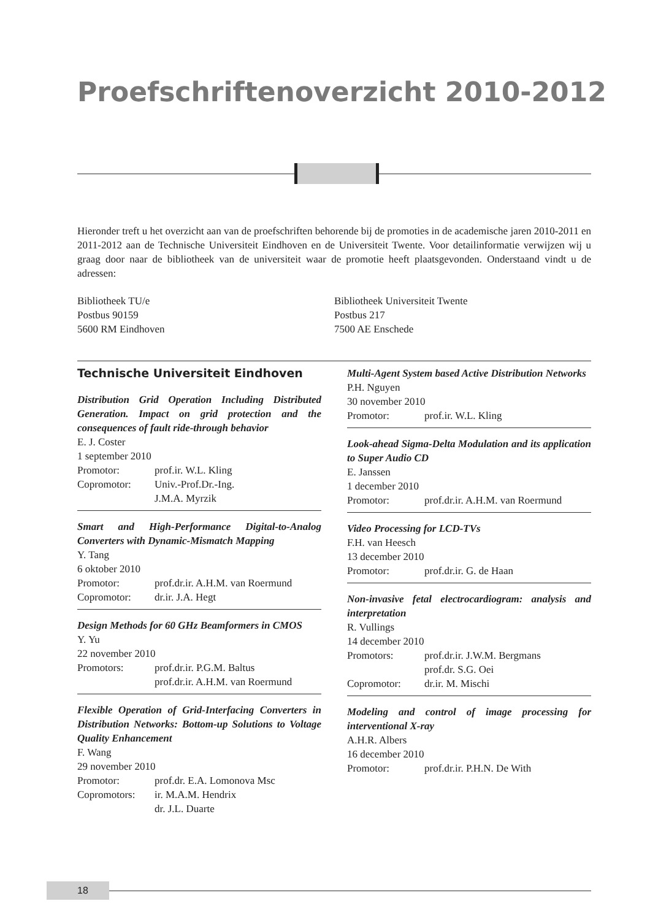Proefschriftenoverzicht 2010-2012
Hieronder treft u het overzicht aan van de proefschriften behorende bij de promoties in de academische jaren 2010-2011 en 2011-2012 aan de Technische Universiteit Eindhoven en de Universiteit Twente. Voor detailinformatie verwijzen wij u graag door naar de bibliotheek van de universiteit waar de promotie heeft plaatsgevonden. Onderstaand vindt u de adressen:
Bibliotheek TU/e
Postbus 90159
5600 RM Eindhoven
Bibliotheek Universiteit Twente
Postbus 217
7500 AE Enschede
Technische Universiteit Eindhoven
Distribution Grid Operation Including Distributed Generation. Impact on grid protection and the consequences of fault ride-through behavior
E. J. Coster
1 september 2010
Promotor: prof.ir. W.L. Kling
Copromotor: Univ.-Prof.Dr.-Ing.
J.M.A. Myrzik
Smart and High-Performance Digital-to-Analog Converters with Dynamic-Mismatch Mapping
Y. Tang
6 oktober 2010
Promotor: prof.dr.ir. A.H.M. van Roermund
Copromotor: dr.ir. J.A. Hegt
Design Methods for 60 GHz Beamformers in CMOS
Y. Yu
22 november 2010
Promotors: prof.dr.ir. P.G.M. Baltus
prof.dr.ir. A.H.M. van Roermund
Flexible Operation of Grid-Interfacing Converters in Distribution Networks: Bottom-up Solutions to Voltage Quality Enhancement
F. Wang
29 november 2010
Promotor: prof.dr. E.A. Lomonova Msc
Copromotors: ir. M.A.M. Hendrix
dr. J.L. Duarte
Multi-Agent System based Active Distribution Networks
P.H. Nguyen
30 november 2010
Promotor: prof.ir. W.L. Kling
Look-ahead Sigma-Delta Modulation and its application to Super Audio CD
E. Janssen
1 december 2010
Promotor: prof.dr.ir. A.H.M. van Roermund
Video Processing for LCD-TVs
F.H. van Heesch
13 december 2010
Promotor: prof.dr.ir. G. de Haan
Non-invasive fetal electrocardiogram: analysis and interpretation
R. Vullings
14 december 2010
Promotors: prof.dr.ir. J.W.M. Bergmans
prof.dr. S.G. Oei
Copromotor: dr.ir. M. Mischi
Modeling and control of image processing for interventional X-ray
A.H.R. Albers
16 december 2010
Promotor: prof.dr.ir. P.H.N. De With
18